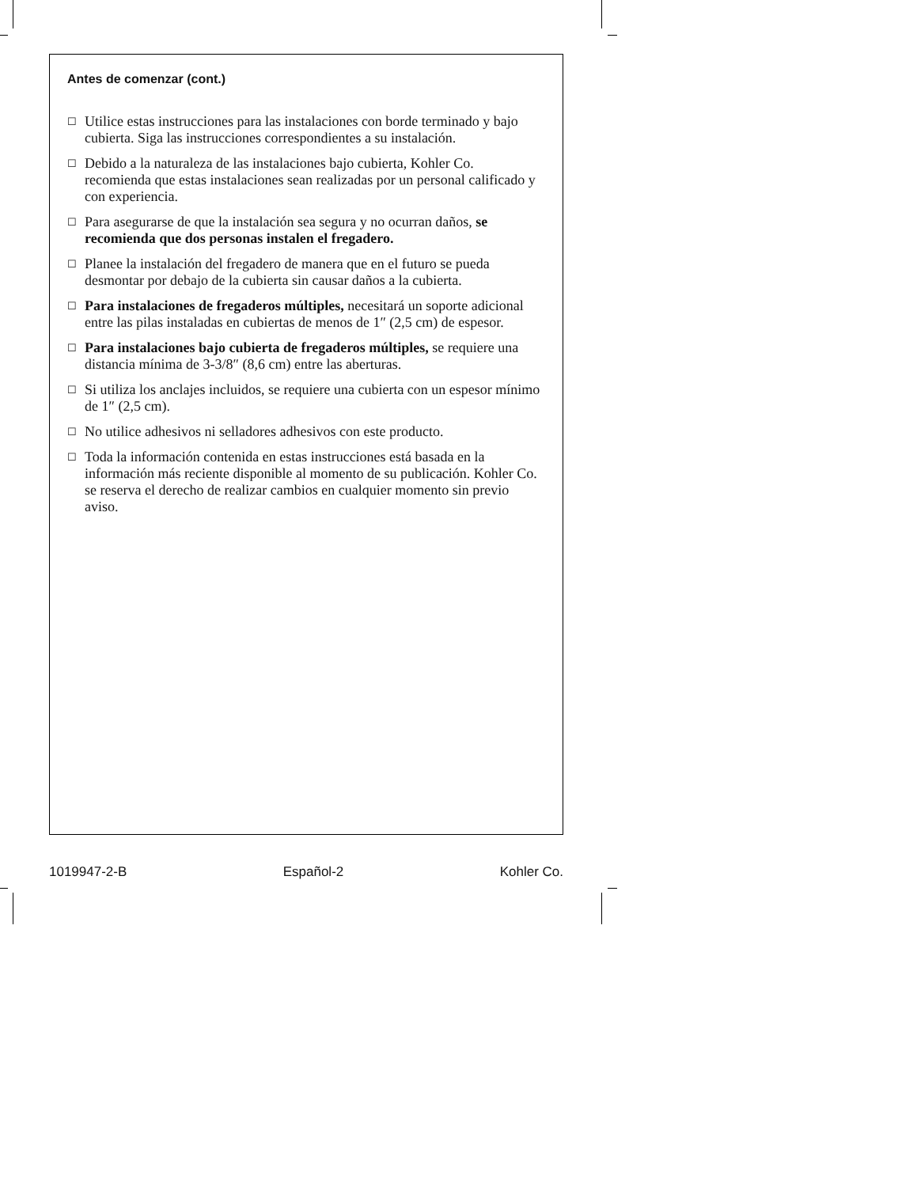Antes de comenzar (cont.)
☐ Utilice estas instrucciones para las instalaciones con borde terminado y bajo cubierta. Siga las instrucciones correspondientes a su instalación.
☐ Debido a la naturaleza de las instalaciones bajo cubierta, Kohler Co. recomienda que estas instalaciones sean realizadas por un personal calificado y con experiencia.
☐ Para asegurarse de que la instalación sea segura y no ocurran daños, se recomienda que dos personas instalen el fregadero.
☐ Planee la instalación del fregadero de manera que en el futuro se pueda desmontar por debajo de la cubierta sin causar daños a la cubierta.
☐ Para instalaciones de fregaderos múltiples, necesitará un soporte adicional entre las pilas instaladas en cubiertas de menos de 1″ (2,5 cm) de espesor.
☐ Para instalaciones bajo cubierta de fregaderos múltiples, se requiere una distancia mínima de 3-3/8″ (8,6 cm) entre las aberturas.
☐ Si utiliza los anclajes incluidos, se requiere una cubierta con un espesor mínimo de 1″ (2,5 cm).
☐ No utilice adhesivos ni selladores adhesivos con este producto.
☐ Toda la información contenida en estas instrucciones está basada en la información más reciente disponible al momento de su publicación. Kohler Co. se reserva el derecho de realizar cambios en cualquier momento sin previo aviso.
1019947-2-B Español-2 Kohler Co.